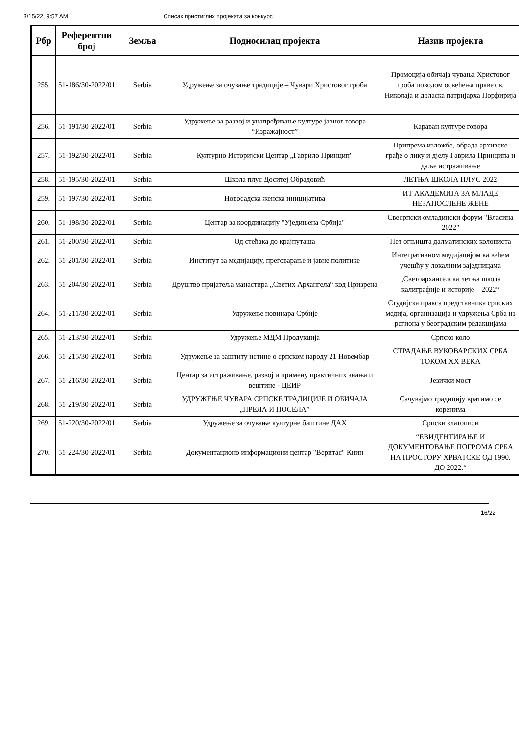3/15/22, 9:57 AM Списак пристиглих пројеката за конкурс
| Рбр | Референтни број | Земља | Подносилац пројекта | Назив пројекта |
| --- | --- | --- | --- | --- |
| 255. | 51-186/30-2022/01 | Serbia | Удружење за очување традиције – Чувари Христовог гроба | Промоција обичаја чувања Христовог гроба поводом освећења цркве св. Николаја и доласка патријарха Порфирија |
| 256. | 51-191/30-2022/01 | Serbia | Удружење за развој и унапређивање културе јавног говора “Изражајност” | Караван културе говора |
| 257. | 51-192/30-2022/01 | Serbia | Културно Историјски Центар „Гаврило Принцип" | Припрема изложбе, обрада архивске грађе о лику и дјелу Гаврила Принципа и даље истраживање |
| 258. | 51-195/30-2022/01 | Serbia | Школа плус Доситеј Обрадовић | ЛЕТЊА ШКОЛА ПЛУС 2022 |
| 259. | 51-197/30-2022/01 | Serbia | Новосадска женска иницијатива | ИТ АКАДЕМИЈА ЗА МЛАДЕ НЕЗАПОСЛЕНЕ ЖЕНЕ |
| 260. | 51-198/30-2022/01 | Serbia | Центар за координацију "Уједињена Србија" | Свесрпски омладински форум "Власина 2022" |
| 261. | 51-200/30-2022/01 | Serbia | Од стећака до крајпуташа | Пет огњишта далматинских колониста |
| 262. | 51-201/30-2022/01 | Serbia | Институт за медијацију, преговарање и јавне политике | Интегративном медијацијом ка већем учешћу у локалним заједницама |
| 263. | 51-204/30-2022/01 | Serbia | Друштво пријатеља манастира „Светих Архангела“ код Призрена | „Светоархангелска летња школа калиграфије и историје – 2022“ |
| 264. | 51-211/30-2022/01 | Serbia | Удружење новинара Србије | Студијска пракса представника српских медија, организација и удружења Срба из региона у београдским редакцијама |
| 265. | 51-213/30-2022/01 | Serbia | Удружење МДМ Продукција | Српско коло |
| 266. | 51-215/30-2022/01 | Serbia | Удружење за заштиту истине о српском народу 21 Новембар | СТРАДАЊЕ ВУКОВАРСКИХ СРБА ТОКОМ XX ВЕКА |
| 267. | 51-216/30-2022/01 | Serbia | Центар за истраживање, развој и примену практичних знања и вештине - ЦЕИР | Језички мост |
| 268. | 51-219/30-2022/01 | Serbia | УДРУЖЕЊЕ ЧУВАРА СРПСКЕ ТРАДИЦИЈЕ И ОБИЧАЈА „ПРЕЛА И ПОСЕЛА” | Сачувајмо традицију вратимо се коренима |
| 269. | 51-220/30-2022/01 | Serbia | Удружење за очување културне баштине ДАХ | Српски златописи |
| 270. | 51-224/30-2022/01 | Serbia | Документационо информациони центар "Веритас" Книн | “ЕВИДЕНТИРАЊЕ И ДОКУМЕНТОВАЊЕ ПОГРОМА СРБА НА ПРОСТОРУ ХРВАТСКЕ ОД 1990. ДО 2022.“ |
16/22